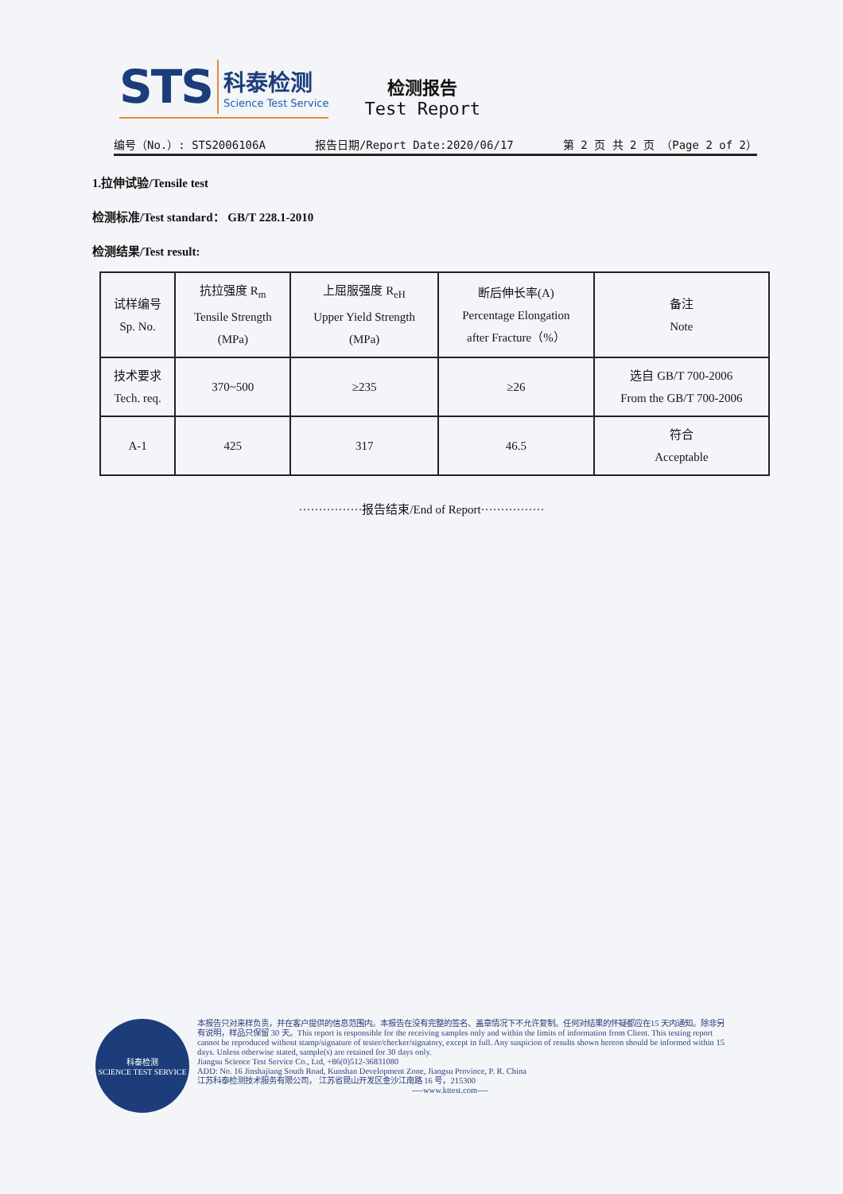STS
科泰检测
Science Test Service
检测报告
Test Report
编号（No.）: STS2006106A 报告日期/Report Date:2020/06/17 第 2 页 共 2 页 （Page 2 of 2）
1.拉伸试验/Tensile test
检测标准/Test standard： GB/T 228.1-2010
检测结果/Test result:
| 试样编号 Sp. No. | 抗拉强度 R<sub>m</sub> Tensile Strength (MPa) | 上屈服强度 R<sub>eH</sub> Upper Yield Strength (MPa) | 断后伸长率(A) Percentage Elongation after Fracture（%） | 备注 Note |
| 技术要求 Tech. req. | 370~500 | ≥235 | ≥26 | 选自 GB/T 700-2006 From the GB/T 700-2006 |
| A-1 | 425 | 317 | 46.5 | 符合 Acceptable |
················报告结束/End of Report················
科泰检测
SCIENCE TEST SERVICE
本报告只对来样负责，并在客户提供的信息范围内。本报告在没有完整的签名、盖章情况下不允许复制。任何对结果的怀疑都应在15 天内通知。除非另有说明，样品只保留 30 天。This report is responsible for the receiving samples only and within the limits of information from Client. This testing report cannot be reproduced without stamp/signature of tester/checker/signatory, except in full. Any suspicion of results shown hereon should be informed within 15 days. Unless otherwise stated, sample(s) are retained for 30 days only.
Jiangsu Science Test Service Co., Ltd, +86(0)512-36831080
ADD: No. 16 Jinshajiang South Road, Kunshan Development Zone, Jiangsu Province, P. R. China
江苏科泰检测技术服务有限公司， 江苏省昆山开发区金沙江南路 16 号，215300
----www.kttest.com----